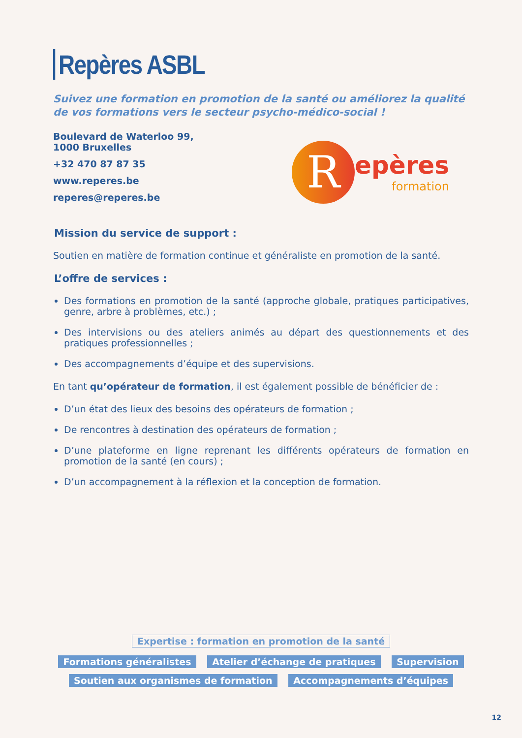Repères ASBL
Suivez une formation en promotion de la santé ou améliorez la qualité de vos formations vers le secteur psycho-médico-social !
Boulevard de Waterloo 99,
1000 Bruxelles
+32 470 87 87 35
www.reperes.be
reperes@reperes.be
R
epères
formation
Mission du service de support :
Soutien en matière de formation continue et généraliste en promotion de la santé.
L’offre de services :
Des formations en promotion de la santé (approche globale, pratiques participatives, genre, arbre à problèmes, etc.) ;
Des intervisions ou des ateliers animés au départ des questionnements et des pratiques professionnelles ;
Des accompagnements d’équipe et des supervisions.
En tant qu’opérateur de formation, il est également possible de bénéficier de :
D’un état des lieux des besoins des opérateurs de formation ;
De rencontres à destination des opérateurs de formation ;
D’une plateforme en ligne reprenant les différents opérateurs de formation en promotion de la santé (en cours) ;
D’un accompagnement à la réflexion et la conception de formation.
Expertise : formation en promotion de la santé
Formations généralistes Atelier d’échange de pratiques Supervision
Soutien aux organismes de formation Accompagnements d’équipes
12